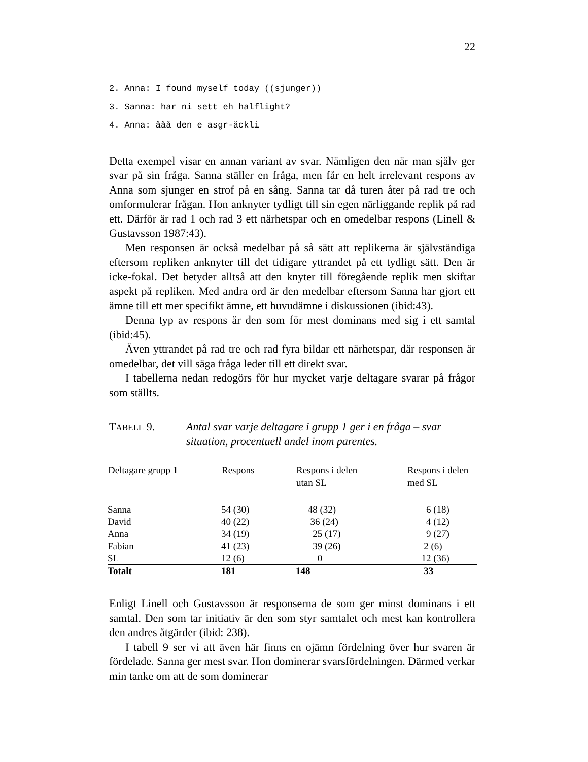22
2. Anna: I found myself today ((sjunger))
3. Sanna: har ni sett eh halflight?
4. Anna: ååå den e asgr-äckli
Detta exempel visar en annan variant av svar. Nämligen den när man själv ger svar på sin fråga. Sanna ställer en fråga, men får en helt irrelevant respons av Anna som sjunger en strof på en sång. Sanna tar då turen åter på rad tre och omformulerar frågan. Hon anknyter tydligt till sin egen närliggande replik på rad ett. Därför är rad 1 och rad 3 ett närhetspar och en omedelbar respons (Linell & Gustavsson 1987:43).
Men responsen är också medelbar på så sätt att replikerna är självständiga eftersom repliken anknyter till det tidigare yttrandet på ett tydligt sätt. Den är icke-fokal. Det betyder alltså att den knyter till föregående replik men skiftar aspekt på repliken. Med andra ord är den medelbar eftersom Sanna har gjort ett ämne till ett mer specifikt ämne, ett huvudämne i diskussionen (ibid:43).
Denna typ av respons är den som för mest dominans med sig i ett samtal (ibid:45).
Även yttrandet på rad tre och rad fyra bildar ett närhetspar, där responsen är omedelbar, det vill säga fråga leder till ett direkt svar.
I tabellerna nedan redogörs för hur mycket varje deltagare svarar på frågor som ställts.
TABELL 9. Antal svar varje deltagare i grupp 1 ger i en fråga – svar situation, procentuell andel inom parentes.
| Deltagare grupp 1 | Respons | Respons i delen utan SL | Respons i delen med SL |
| --- | --- | --- | --- |
| Sanna | 54 (30) | 48 (32) | 6 (18) |
| David | 40 (22) | 36 (24) | 4 (12) |
| Anna | 34 (19) | 25 (17) | 9 (27) |
| Fabian | 41 (23) | 39 (26) | 2 (6) |
| SL | 12 (6) | 0 | 12 (36) |
| Totalt | 181 | 148 | 33 |
Enligt Linell och Gustavsson är responserna de som ger minst dominans i ett samtal. Den som tar initiativ är den som styr samtalet och mest kan kontrollera den andres åtgärder (ibid: 238).
I tabell 9 ser vi att även här finns en ojämn fördelning över hur svaren är fördelade. Sanna ger mest svar. Hon dominerar svarsfördelningen. Därmed verkar min tanke om att de som dominerar